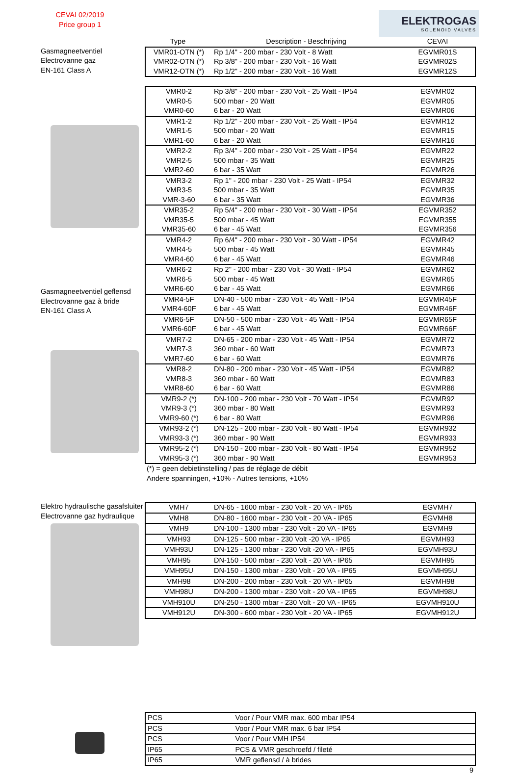CEVAI 02/2019
Price group 1
ELEKTROGAS
SOLENOID VALVES
Gasmagneetventiel
Electrovanne gaz
EN-161 Class A
| Type | Description - Beschrijving | CEVAI |
| --- | --- | --- |
| VMR01-OTN (*) | Rp 1/4" - 200 mbar - 230 Volt - 8 Watt | EGVMR01S |
| VMR02-OTN (*) | Rp 3/8" - 200 mbar - 230 Volt - 16 Watt | EGVMR02S |
| VMR12-OTN (*) | Rp 1/2" - 200 mbar - 230 Volt - 16 Watt | EGVMR12S |
Gasmagneetventiel geflensd
Electrovanne gaz à bride
EN-161 Class A
| VMR0-2 | Rp 3/8" - 200 mbar - 230 Volt - 25 Watt - IP54 | EGVMR02 |
| VMR0-5 | 500 mbar - 20 Watt | EGVMR05 |
| VMR0-60 | 6 bar - 20 Watt | EGVMR06 |
| VMR1-2 | Rp 1/2" - 200 mbar - 230 Volt - 25 Watt - IP54 | EGVMR12 |
| VMR1-5 | 500 mbar - 20 Watt | EGVMR15 |
| VMR1-60 | 6 bar - 20 Watt | EGVMR16 |
| VMR2-2 | Rp 3/4" - 200 mbar - 230 Volt - 25 Watt - IP54 | EGVMR22 |
| VMR2-5 | 500 mbar - 35 Watt | EGVMR25 |
| VMR2-60 | 6 bar - 35 Watt | EGVMR26 |
| VMR3-2 | Rp 1" - 200 mbar - 230 Volt - 25 Watt - IP54 | EGVMR32 |
| VMR3-5 | 500 mbar - 35 Watt | EGVMR35 |
| VMR-3-60 | 6 bar - 35 Watt | EGVMR36 |
| VMR35-2 | Rp 5/4" - 200 mbar - 230 Volt - 30 Watt - IP54 | EGVMR352 |
| VMR35-5 | 500 mbar - 45 Watt | EGVMR355 |
| VMR35-60 | 6 bar - 45 Watt | EGVMR356 |
| VMR4-2 | Rp 6/4" - 200 mbar - 230 Volt - 30 Watt - IP54 | EGVMR42 |
| VMR4-5 | 500 mbar - 45 Watt | EGVMR45 |
| VMR4-60 | 6 bar - 45 Watt | EGVMR46 |
| VMR6-2 | Rp 2" - 200 mbar - 230 Volt - 30 Watt - IP54 | EGVMR62 |
| VMR6-5 | 500 mbar - 45 Watt | EGVMR65 |
| VMR6-60 | 6 bar - 45 Watt | EGVMR66 |
| VMR4-5F | DN-40 - 500 mbar - 230 Volt - 45 Watt - IP54 | EGVMR45F |
| VMR4-60F | 6 bar - 45 Watt | EGVMR46F |
| VMR6-5F | DN-50 - 500 mbar - 230 Volt - 45 Watt - IP54 | EGVMR65F |
| VMR6-60F | 6 bar - 45 Watt | EGVMR66F |
| VMR7-2 | DN-65 - 200 mbar - 230 Volt - 45 Watt - IP54 | EGVMR72 |
| VMR7-3 | 360 mbar - 60 Watt | EGVMR73 |
| VMR7-60 | 6 bar - 60 Watt | EGVMR76 |
| VMR8-2 | DN-80 - 200 mbar - 230 Volt - 45 Watt - IP54 | EGVMR82 |
| VMR8-3 | 360 mbar - 60 Watt | EGVMR83 |
| VMR8-60 | 6 bar - 60 Watt | EGVMR86 |
| VMR9-2 (*) | DN-100 - 200 mbar - 230 Volt - 70 Watt - IP54 | EGVMR92 |
| VMR9-3 (*) | 360 mbar - 80 Watt | EGVMR93 |
| VMR9-60 (*) | 6 bar - 80 Watt | EGVMR96 |
| VMR93-2 (*) | DN-125 - 200 mbar - 230 Volt - 80 Watt - IP54 | EGVMR932 |
| VMR93-3 (*) | 360 mbar - 90 Watt | EGVMR933 |
| VMR95-2 (*) | DN-150 - 200 mbar - 230 Volt - 80 Watt - IP54 | EGVMR952 |
| VMR95-3 (*) | 360 mbar - 90 Watt | EGVMR953 |
(*) = geen debietinstelling / pas de réglage de débit
Andere spanningen, +10% - Autres tensions, +10%
Elektro hydraulische gasafsluiter
Electrovanne gaz hydraulique
| VMH7 | DN-65 - 1600 mbar - 230 Volt - 20 VA - IP65 | EGVMH7 |
| VMH8 | DN-80 - 1600 mbar - 230 Volt - 20 VA - IP65 | EGVMH8 |
| VMH9 | DN-100 - 1300 mbar - 230 Volt - 20 VA - IP65 | EGVMH9 |
| VMH93 | DN-125 - 500 mbar - 230 Volt -20 VA - IP65 | EGVMH93 |
| VMH93U | DN-125 - 1300 mbar - 230 Volt -20 VA - IP65 | EGVMH93U |
| VMH95 | DN-150 - 500 mbar - 230 Volt - 20 VA - IP65 | EGVMH95 |
| VMH95U | DN-150 - 1300 mbar - 230 Volt - 20 VA - IP65 | EGVMH95U |
| VMH98 | DN-200 - 200 mbar - 230 Volt - 20 VA - IP65 | EGVMH98 |
| VMH98U | DN-200 - 1300 mbar - 230 Volt - 20 VA - IP65 | EGVMH98U |
| VMH910U | DN-250 - 1300 mbar - 230 Volt - 20 VA - IP65 | EGVMH910U |
| VMH912U | DN-300 - 600 mbar - 230 Volt - 20 VA - IP65 | EGVMH912U |
| PCS | Voor / Pour VMR max. 600 mbar IP54 |
| PCS | Voor / Pour VMR max. 6 bar IP54 |
| PCS | Voor / Pour VMH IP54 |
| IP65 | PCS & VMR geschroefd / fileté |
| IP65 | VMR geflensd / à brides |
9